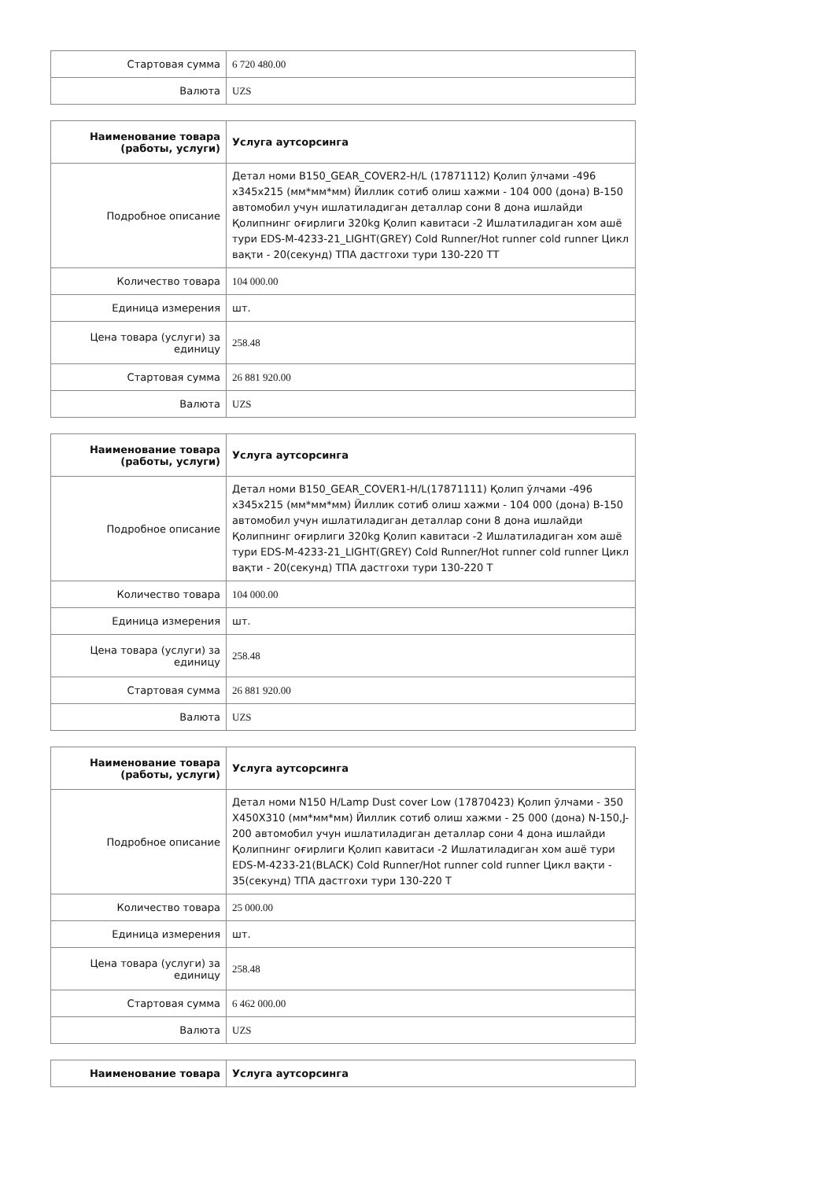| Стартовая сумма | 6 720 480.00 |
| Валюта | UZS |
| Наименование товара (работы, услуги) | Услуга аутсорсинга |
| --- | --- |
| Подробное описание | Детал номи B150_GEAR_COVER2-H/L (17871112) Қолип ўлчами -496 x345x215 (мм*мм*мм) Йиллик сотиб олиш хажми - 104 000 (дона) B-150 автомобил учун ишлатиладиган деталлар сони 8 дона ишлайди Қолипнинг оғирлиги 320kg Қолип кавитаси -2 Ишлатиладиган хом ашё тури EDS-M-4233-21_LIGHT(GREY) Cold Runner/Hot runner cold runner Цикл вақти - 20(секунд) ТПА дастгохи тури 130-220 ТТ |
| Количество товара | 104 000.00 |
| Единица измерения | шт. |
| Цена товара (услуги) за единицу | 258.48 |
| Стартовая сумма | 26 881 920.00 |
| Валюта | UZS |
| Наименование товара (работы, услуги) | Услуга аутсорсинга |
| --- | --- |
| Подробное описание | Детал номи B150_GEAR_COVER1-H/L(17871111) Қолип ўлчами -496 x345x215 (мм*мм*мм) Йиллик сотиб олиш хажми - 104 000 (дона) B-150 автомобил учун ишлатиладиган деталлар сони 8 дона ишлайди Қолипнинг оғирлиги 320kg Қолип кавитаси -2 Ишлатиладиган хом ашё тури EDS-M-4233-21_LIGHT(GREY) Cold Runner/Hot runner cold runner Цикл вақти - 20(секунд) ТПА дастгохи тури 130-220 Т |
| Количество товара | 104 000.00 |
| Единица измерения | шт. |
| Цена товара (услуги) за единицу | 258.48 |
| Стартовая сумма | 26 881 920.00 |
| Валюта | UZS |
| Наименование товара (работы, услуги) | Услуга аутсорсинга |
| --- | --- |
| Подробное описание | Детал номи N150 H/Lamp Dust cover Low (17870423) Қолип ўлчами - 350 X450X310 (мм*мм*мм) Йиллик сотиб олиш хажми - 25 000 (дона) N-150,J-200 автомобил учун ишлатиладиган деталлар сони 4 дона ишлайди Қолипнинг оғирлиги Қолип кавитаси -2 Ишлатиладиган хом ашё тури EDS-M-4233-21(BLACK) Cold Runner/Hot runner cold runner Цикл вақти - 35(секунд) ТПА дастгохи тури 130-220 Т |
| Количество товара | 25 000.00 |
| Единица измерения | шт. |
| Цена товара (услуги) за единицу | 258.48 |
| Стартовая сумма | 6 462 000.00 |
| Валюта | UZS |
| Наименование товара | Услуга аутсорсинга |
| --- | --- |